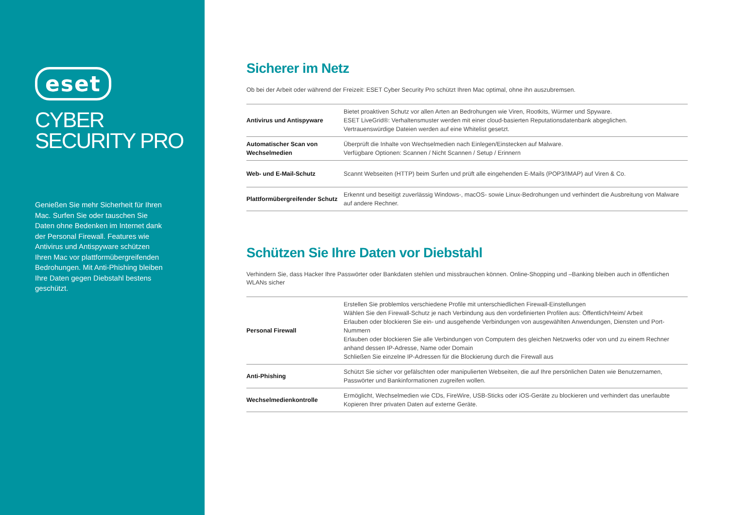eset
CYBER
SECURITY PRO
Genießen Sie mehr Sicherheit für Ihren Mac. Surfen Sie oder tauschen Sie Daten ohne Bedenken im Internet dank der Personal Firewall. Features wie Antivirus und Antispyware schützen Ihren Mac vor plattformübergreifenden Bedrohungen. Mit Anti-Phishing bleiben Ihre Daten gegen Diebstahl bestens geschützt.
Sicherer im Netz
Ob bei der Arbeit oder während der Freizeit: ESET Cyber Security Pro schützt Ihren Mac optimal, ohne ihn auszubremsen.
| Antivirus und Antispyware | Bietet proaktiven Schutz vor allen Arten an Bedrohungen wie Viren, Rootkits, Würmer und Spyware. ESET LiveGrid®: Verhaltensmuster werden mit einer cloud-basierten Reputationsdatenbank abgeglichen. Vertrauenswürdige Dateien werden auf eine Whitelist gesetzt. |
| Automatischer Scan von Wechselmedien | Überprüft die Inhalte von Wechselmedien nach Einlegen/Einstecken auf Malware. Verfügbare Optionen: Scannen / Nicht Scannen / Setup / Erinnern |
| Web- und E-Mail-Schutz | Scannt Webseiten (HTTP) beim Surfen und prüft alle eingehenden E-Mails (POP3/IMAP) auf Viren & Co. |
| Plattformübergreifender Schutz | Erkennt und beseitigt zuverlässig Windows-, macOS- sowie Linux-Bedrohungen und verhindert die Ausbreitung von Malware auf andere Rechner. |
Schützen Sie Ihre Daten vor Diebstahl
Verhindern Sie, dass Hacker Ihre Passwörter oder Bankdaten stehlen und missbrauchen können. Online-Shopping und –Banking bleiben auch in öffentlichen WLANs sicher
| Personal Firewall | Erstellen Sie problemlos verschiedene Profile mit unterschiedlichen Firewall-Einstellungen Wählen Sie den Firewall-Schutz je nach Verbindung aus den vordefinierten Profilen aus: Öffentlich/Heim/ Arbeit Erlauben oder blockieren Sie ein- und ausgehende Verbindungen von ausgewählten Anwendungen, Diensten und Port-Nummern Erlauben oder blockieren Sie alle Verbindungen von Computern des gleichen Netzwerks oder von und zu einem Rechner anhand dessen IP-Adresse, Name oder Domain Schließen Sie einzelne IP-Adressen für die Blockierung durch die Firewall aus |
| Anti-Phishing | Schützt Sie sicher vor gefälschten oder manipulierten Webseiten, die auf Ihre persönlichen Daten wie Benutzernamen, Passwörter und Bankinformationen zugreifen wollen. |
| Wechselmedienkontrolle | Ermöglicht, Wechselmedien wie CDs, FireWire, USB-Sticks oder iOS-Geräte zu blockieren und verhindert das unerlaubte Kopieren Ihrer privaten Daten auf externe Geräte. |